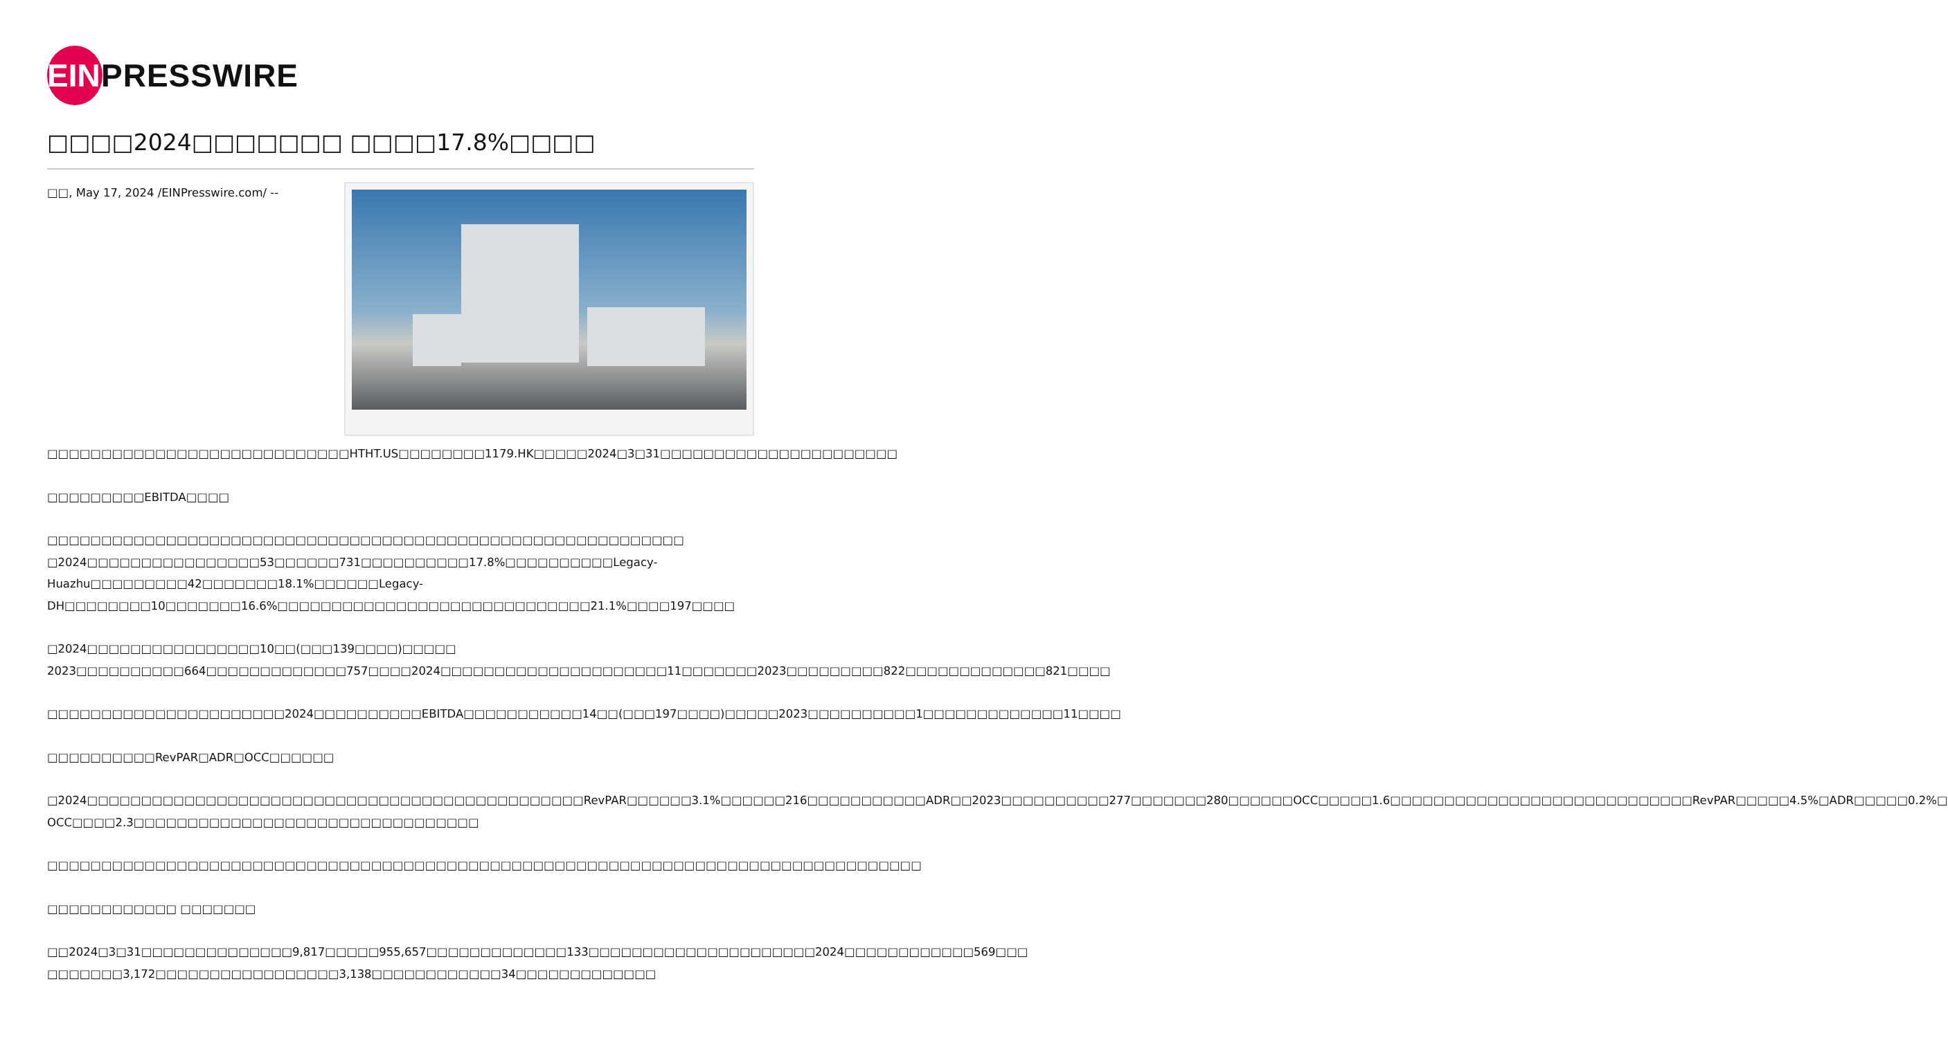EIN
PRESSWIRE
□□□□2024□□□□□□□ □□□□17.8%□□□□
□□, May 17, 2024 /EINPresswire.com/ -- □□□□□□□□□□□□□□□□□□□□□□□□□□□□HTHT.US□□□□□□□□1179.HK□□□□□2024□3□31□□□□□□□□□□□□□□□□□□□□□□
□□□□□□□□□EBITDA□□□□
□□□□□□□□□□□□□□□□□□□□□□□□□□□□□□□□□□□□□□□□□□□□□□□□□□□□□□□□□□□
□2024□□□□□□□□□□□□□□□□53□□□□□□731□□□□□□□□□□17.8%□□□□□□□□□□Legacy-Huazhu□□□□□□□□□42□□□□□□□18.1%□□□□□□Legacy-DH□□□□□□□□10□□□□□□□16.6%□□□□□□□□□□□□□□□□□□□□□□□□□□□□□21.1%□□□□197□□□□
□2024□□□□□□□□□□□□□□□□10□□(□□□139□□□□)□□□□□ 2023□□□□□□□□□□664□□□□□□□□□□□□□757□□□□2024□□□□□□□□□□□□□□□□□□□□□11□□□□□□□2023□□□□□□□□□822□□□□□□□□□□□□□821□□□□
□□□□□□□□□□□□□□□□□□□□□□2024□□□□□□□□□□EBITDA□□□□□□□□□□□14□□(□□□197□□□□)□□□□□2023□□□□□□□□□□1□□□□□□□□□□□□□11□□□□
□□□□□□□□□□RevPAR□ADR□OCC□□□□□□
□2024□□□□□□□□□□□□□□□□□□□□□□□□□□□□□□□□□□□□□□□□□□□□□□RevPAR□□□□□□3.1%□□□□□□216□□□□□□□□□□□ADR□□2023□□□□□□□□□□277□□□□□□□280□□□□□□OCC□□□□□1.6□□□□□□□□□□□□□□□□□□□□□□□□□□□□RevPAR□□□□□4.5%□ADR□□□□□0.2%□ OCC□□□□2.3□□□□□□□□□□□□□□□□□□□□□□□□□□□□□□□□
□□□□□□□□□□□□□□□□□□□□□□□□□□□□□□□□□□□□□□□□□□□□□□□□□□□□□□□□□□□□□□□□□□□□□□□□□□□□□□□□□
□□□□□□□□□□□□ □□□□□□□
□□2024□3□31□□□□□□□□□□□□□□9,817□□□□□955,657□□□□□□□□□□□□□133□□□□□□□□□□□□□□□□□□□□□2024□□□□□□□□□□□□569□□□ □□□□□□□3,172□□□□□□□□□□□□□□□□□3,138□□□□□□□□□□□□34□□□□□□□□□□□□□